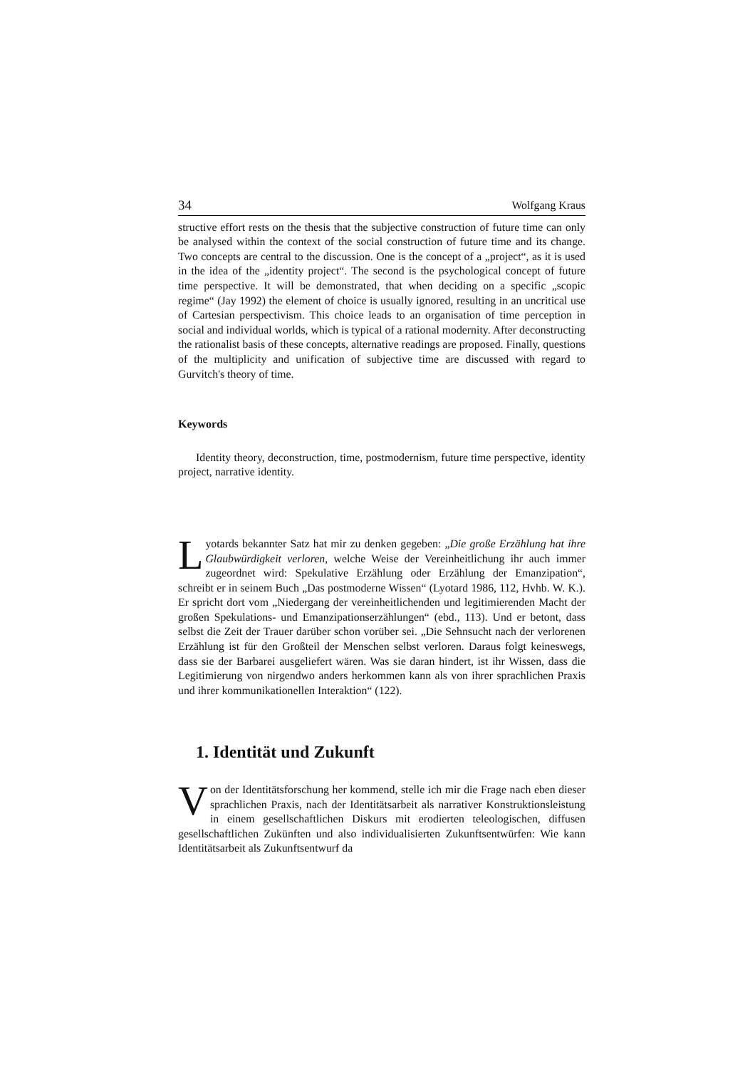34 Wolfgang Kraus
structive effort rests on the thesis that the subjective construction of future time can only be analysed within the context of the social construction of future time and its change. Two concepts are central to the discussion. One is the concept of a „project“, as it is used in the idea of the „identity project“. The second is the psychological concept of future time perspective. It will be demonstrated, that when deciding on a specific „scopic regime“ (Jay 1992) the element of choice is usually ignored, resulting in an uncritical use of Cartesian perspectivism. This choice leads to an organisation of time perception in social and individual worlds, which is typical of a rational modernity. After deconstructing the rationalist basis of these concepts, alternative readings are proposed. Finally, questions of the multiplicity and unification of subjective time are discussed with regard to Gurvitch's theory of time.
Keywords
Identity theory, deconstruction, time, postmodernism, future time perspective, identity project, narrative identity.
Lyotards bekannter Satz hat mir zu denken gegeben: „Die große Erzählung hat ihre Glaubwürdigkeit verloren, welche Weise der Vereinheitlichung ihr auch immer zugeordnet wird: Spekulative Erzählung oder Erzählung der Emanzipation“, schreibt er in seinem Buch „Das postmoderne Wissen“ (Lyotard 1986, 112, Hvhb. W. K.). Er spricht dort vom „Niedergang der vereinheitlichenden und legitimierenden Macht der großen Spekulations- und Emanzipationserzählungen“ (ebd., 113). Und er betont, dass selbst die Zeit der Trauer darüber schon vorüber sei. „Die Sehnsucht nach der verlorenen Erzählung ist für den Großteil der Menschen selbst verloren. Daraus folgt keineswegs, dass sie der Barbarei ausgeliefert wären. Was sie daran hindert, ist ihr Wissen, dass die Legitimierung von nirgendwo anders herkommen kann als von ihrer sprachlichen Praxis und ihrer kommunikationellen Interaktion“ (122).
1. Identität und Zukunft
Von der Identitätsforschung her kommend, stelle ich mir die Frage nach eben dieser sprachlichen Praxis, nach der Identitätsarbeit als narrativer Konstruktionsleistung in einem gesellschaftlichen Diskurs mit erodierten teleologischen, diffusen gesellschaftlichen Zukünften und also individualisierten Zukunftsentwürfen: Wie kann Identitätsarbeit als Zukunftsentwurf da